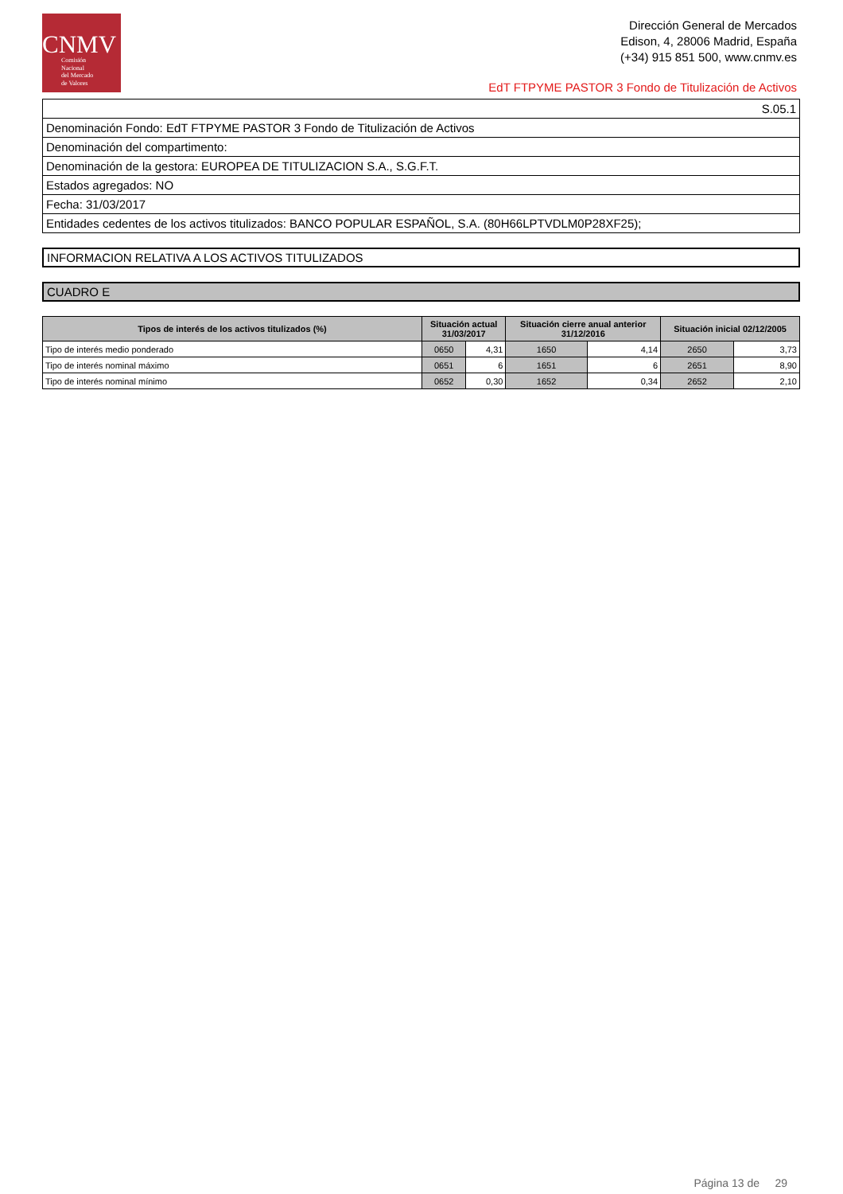CNMV
Comisión
Nacional
del Mercado
de Valores
Dirección General de Mercados
Edison, 4, 28006 Madrid, España
(+34) 915 851 500, www.cnmv.es
EdT FTPYME PASTOR 3 Fondo de Titulización de Activos
| S.05.1 |
| Denominación Fondo: EdT FTPYME PASTOR 3 Fondo de Titulización de Activos |
| Denominación del compartimento: |
| Denominación de la gestora: EUROPEA DE TITULIZACION S.A., S.G.F.T. |
| Estados agregados: NO |
| Fecha: 31/03/2017 |
| Entidades cedentes de los activos titulizados: BANCO POPULAR ESPAÑOL, S.A. (80H66LPTVDLM0P28XF25); |
INFORMACION RELATIVA A LOS ACTIVOS TITULIZADOS
CUADRO E
| Tipos de interés de los activos titulizados (%) | Situación actual 31/03/2017 | | Situación cierre anual anterior 31/12/2016 | | Situación inicial 02/12/2005 | |
| --- | --- | --- | --- | --- | --- | --- |
| Tipo de interés medio ponderado | 0650 | 4,31 | 1650 | 4,14 | 2650 | 3,73 |
| Tipo de interés nominal máximo | 0651 | 6 | 1651 | 6 | 2651 | 8,90 |
| Tipo de interés nominal mínimo | 0652 | 0,30 | 1652 | 0,34 | 2652 | 2,10 |
Página 13 de 29